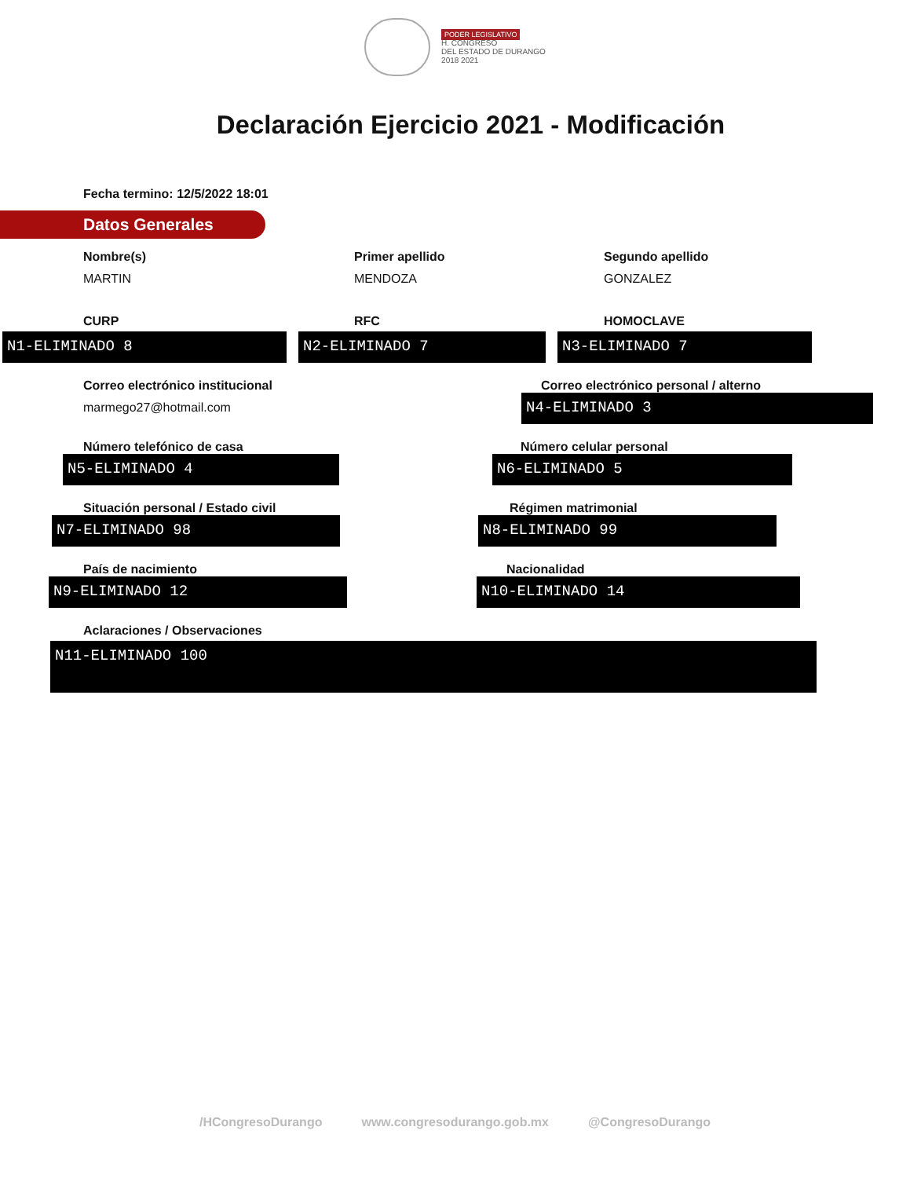PODER LEGISLATIVO
H. CONGRESO
DEL ESTADO DE DURANGO
2018 2021
Declaración Ejercicio 2021 - Modificación
Fecha termino: 12/5/2022 18:01
Datos Generales
Nombre(s)
MARTIN
Primer apellido
MENDOZA
Segundo apellido
GONZALEZ
CURP RFC HOMOCLAVE
N1-ELIMINADO 8 N2-ELIMINADO 7 N3-ELIMINADO 7
Correo electrónico institucional
marmego27@hotmail.com
Correo electrónico personal / alterno
N4-ELIMINADO 3
Número telefónico de casa
N5-ELIMINADO 4
Número celular personal
N6-ELIMINADO 5
Situación personal / Estado civil
N7-ELIMINADO 98
Régimen matrimonial
N8-ELIMINADO 99
País de nacimiento
N9-ELIMINADO 12
Nacionalidad
N10-ELIMINADO 14
Aclaraciones / Observaciones
N11-ELIMINADO 100
/HCongresoDurango www.congresodurango.gob.mx @CongresoDurango